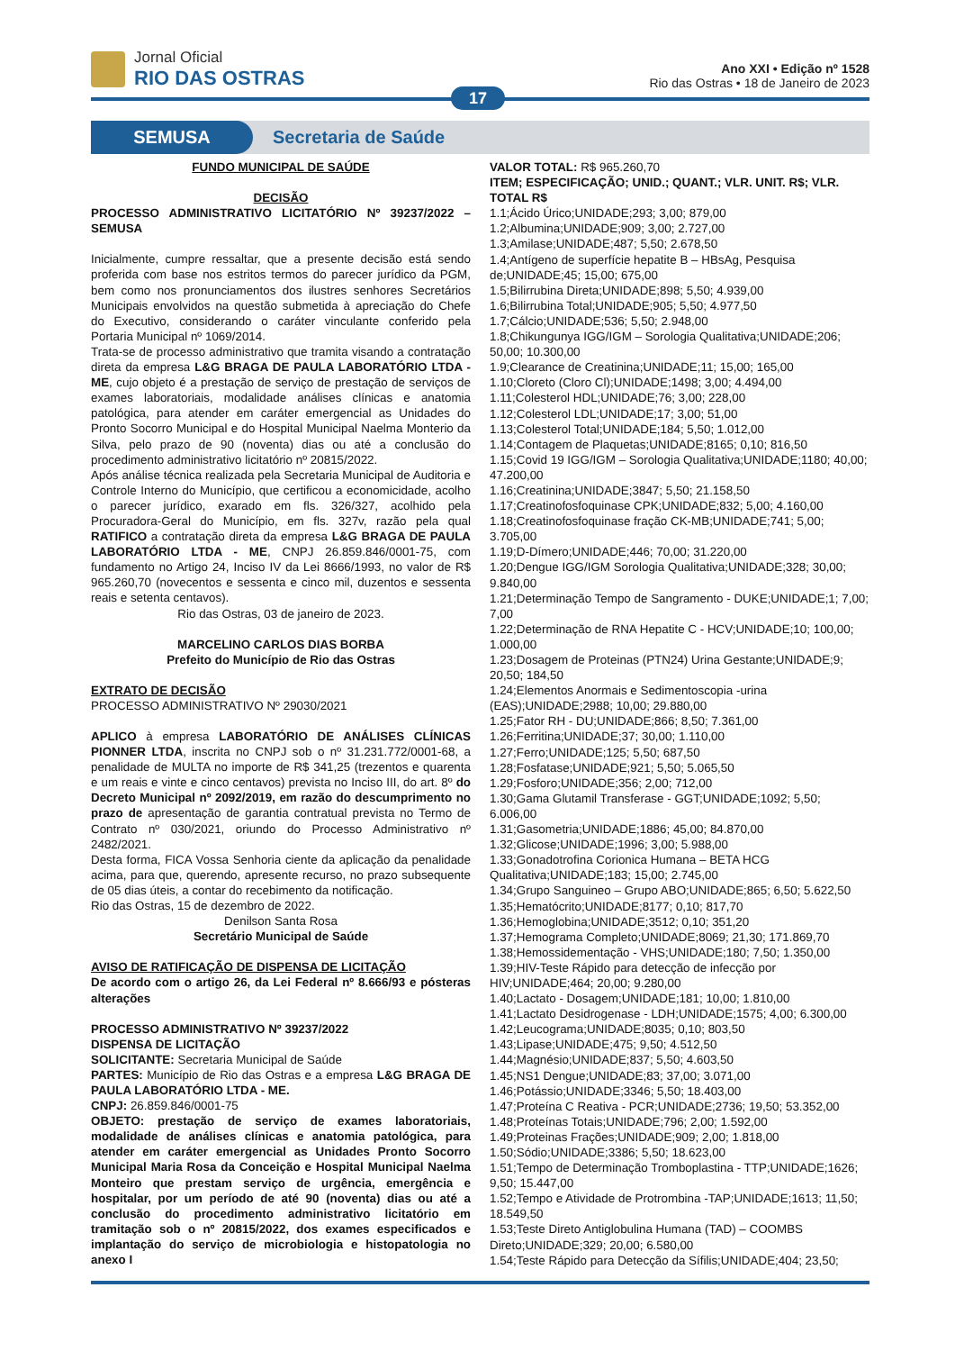Jornal Oficial
RIO DAS OSTRAS
Ano XXI • Edição nº 1528
Rio das Ostras • 18 de Janeiro de 2023
17
SEMUSA
Secretaria de Saúde
FUNDO MUNICIPAL DE SAÚDE
DECISÃO
PROCESSO ADMINISTRATIVO LICITATÓRIO Nº 39237/2022 – SEMUSA
Inicialmente, cumpre ressaltar, que a presente decisão está sendo proferida com base nos estritos termos do parecer jurídico da PGM, bem como nos pronunciamentos dos ilustres senhores Secretários Municipais envolvidos na questão submetida à apreciação do Chefe do Executivo, considerando o caráter vinculante conferido pela Portaria Municipal nº 1069/2014.
Trata-se de processo administrativo que tramita visando a contratação direta da empresa L&G BRAGA DE PAULA LABORATÓRIO LTDA - ME, cujo objeto é a prestação de serviço de prestação de serviços de exames laboratoriais, modalidade análises clínicas e anatomia patológica, para atender em caráter emergencial as Unidades do Pronto Socorro Municipal e do Hospital Municipal Naelma Monterio da Silva, pelo prazo de 90 (noventa) dias ou até a conclusão do procedimento administrativo licitatório nº 20815/2022.
Após análise técnica realizada pela Secretaria Municipal de Auditoria e Controle Interno do Município, que certificou a economicidade, acolho o parecer jurídico, exarado em fls. 326/327, acolhido pela Procuradora-Geral do Município, em fls. 327v, razão pela qual RATIFICO a contratação direta da empresa L&G BRAGA DE PAULA LABORATÓRIO LTDA - ME, CNPJ 26.859.846/0001-75, com fundamento no Artigo 24, Inciso IV da Lei 8666/1993, no valor de R$ 965.260,70 (novecentos e sessenta e cinco mil, duzentos e sessenta reais e setenta centavos).
Rio das Ostras, 03 de janeiro de 2023.
MARCELINO CARLOS DIAS BORBA
Prefeito do Município de Rio das Ostras
EXTRATO DE DECISÃO
PROCESSO ADMINISTRATIVO Nº 29030/2021
APLICO à empresa LABORATÓRIO DE ANÁLISES CLÍNICAS PIONNER LTDA, inscrita no CNPJ sob o nº 31.231.772/0001-68, a penalidade de MULTA no importe de R$ 341,25 (trezentos e quarenta e um reais e vinte e cinco centavos) prevista no Inciso III, do art. 8º do Decreto Municipal nº 2092/2019, em razão do descumprimento no prazo de apresentação de garantia contratual prevista no Termo de Contrato nº 030/2021, oriundo do Processo Administrativo nº 2482/2021.
Desta forma, FICA Vossa Senhoria ciente da aplicação da penalidade acima, para que, querendo, apresente recurso, no prazo subsequente de 05 dias úteis, a contar do recebimento da notificação.
Rio das Ostras, 15 de dezembro de 2022.
Denilson Santa Rosa
Secretário Municipal de Saúde
AVISO DE RATIFICAÇÃO DE DISPENSA DE LICITAÇÃO
De acordo com o artigo 26, da Lei Federal nº 8.666/93 e pósteras alterações
PROCESSO ADMINISTRATIVO Nº 39237/2022
DISPENSA DE LICITAÇÃO
SOLICITANTE: Secretaria Municipal de Saúde
PARTES: Município de Rio das Ostras e a empresa L&G BRAGA DE PAULA LABORATÓRIO LTDA - ME.
CNPJ: 26.859.846/0001-75
OBJETO: prestação de serviço de exames laboratoriais, modalidade de análises clínicas e anatomia patológica, para atender em caráter emergencial as Unidades Pronto Socorro Municipal Maria Rosa da Conceição e Hospital Municipal Naelma Monteiro que prestam serviço de urgência, emergência e hospitalar, por um período de até 90 (noventa) dias ou até a conclusão do procedimento administrativo licitatório em tramitação sob o nº 20815/2022, dos exames especificados e implantação do serviço de microbiologia e histopatologia no anexo I
VALOR TOTAL: R$ 965.260,70
ITEM; ESPECIFICAÇÃO; UNID.; QUANT.; VLR. UNIT. R$; VLR. TOTAL R$
1.1;Ácido Úrico;UNIDADE;293; 3,00; 879,00
1.2;Albumina;UNIDADE;909; 3,00; 2.727,00
1.3;Amilase;UNIDADE;487; 5,50; 2.678,50
1.4;Antígeno de superfície hepatite B – HBsAg, Pesquisa de;UNIDADE;45; 15,00; 675,00
1.5;Bilirrubina Direta;UNIDADE;898; 5,50; 4.939,00
1.6;Bilirrubina Total;UNIDADE;905; 5,50; 4.977,50
1.7;Cálcio;UNIDADE;536; 5,50; 2.948,00
1.8;Chikungunya IGG/IGM – Sorologia Qualitativa;UNIDADE;206; 50,00; 10.300,00
1.9;Clearance de Creatinina;UNIDADE;11; 15,00; 165,00
1.10;Cloreto (Cloro Cl);UNIDADE;1498; 3,00; 4.494,00
1.11;Colesterol HDL;UNIDADE;76; 3,00; 228,00
1.12;Colesterol LDL;UNIDADE;17; 3,00; 51,00
1.13;Colesterol Total;UNIDADE;184; 5,50; 1.012,00
1.14;Contagem de Plaquetas;UNIDADE;8165; 0,10; 816,50
1.15;Covid 19 IGG/IGM – Sorologia Qualitativa;UNIDADE;1180; 40,00; 47.200,00
1.16;Creatinina;UNIDADE;3847; 5,50; 21.158,50
1.17;Creatinofosfoquinase CPK;UNIDADE;832; 5,00; 4.160,00
1.18;Creatinofosfoquinase fração CK-MB;UNIDADE;741; 5,00; 3.705,00
1.19;D-Dímero;UNIDADE;446; 70,00; 31.220,00
1.20;Dengue IGG/IGM Sorologia Qualitativa;UNIDADE;328; 30,00; 9.840,00
1.21;Determinação Tempo de Sangramento - DUKE;UNIDADE;1; 7,00; 7,00
1.22;Determinação de RNA Hepatite C - HCV;UNIDADE;10; 100,00; 1.000,00
1.23;Dosagem de Proteinas (PTN24) Urina Gestante;UNIDADE;9; 20,50; 184,50
1.24;Elementos Anormais e Sedimentoscopia -urina (EAS);UNIDADE;2988; 10,00; 29.880,00
1.25;Fator RH - DU;UNIDADE;866; 8,50; 7.361,00
1.26;Ferritina;UNIDADE;37; 30,00; 1.110,00
1.27;Ferro;UNIDADE;125; 5,50; 687,50
1.28;Fosfatase;UNIDADE;921; 5,50; 5.065,50
1.29;Fosforo;UNIDADE;356; 2,00; 712,00
1.30;Gama Glutamil Transferase - GGT;UNIDADE;1092; 5,50; 6.006,00
1.31;Gasometria;UNIDADE;1886; 45,00; 84.870,00
1.32;Glicose;UNIDADE;1996; 3,00; 5.988,00
1.33;Gonadotrofina Corionica Humana – BETA HCG Qualitativa;UNIDADE;183; 15,00; 2.745,00
1.34;Grupo Sanguineo – Grupo ABO;UNIDADE;865; 6,50; 5.622,50
1.35;Hematócrito;UNIDADE;8177; 0,10; 817,70
1.36;Hemoglobina;UNIDADE;3512; 0,10; 351,20
1.37;Hemograma Completo;UNIDADE;8069; 21,30; 171.869,70
1.38;Hemossidementação - VHS;UNIDADE;180; 7,50; 1.350,00
1.39;HIV-Teste Rápido para detecção de infecção por HIV;UNIDADE;464; 20,00; 9.280,00
1.40;Lactato - Dosagem;UNIDADE;181; 10,00; 1.810,00
1.41;Lactato Desidrogenase - LDH;UNIDADE;1575; 4,00; 6.300,00
1.42;Leucograma;UNIDADE;8035; 0,10; 803,50
1.43;Lipase;UNIDADE;475; 9,50; 4.512,50
1.44;Magnésio;UNIDADE;837; 5,50; 4.603,50
1.45;NS1 Dengue;UNIDADE;83; 37,00; 3.071,00
1.46;Potássio;UNIDADE;3346; 5,50; 18.403,00
1.47;Proteína C Reativa - PCR;UNIDADE;2736; 19,50; 53.352,00
1.48;Proteínas Totais;UNIDADE;796; 2,00; 1.592,00
1.49;Proteinas Frações;UNIDADE;909; 2,00; 1.818,00
1.50;Sódio;UNIDADE;3386; 5,50; 18.623,00
1.51;Tempo de Determinação Tromboplastina - TTP;UNIDADE;1626; 9,50; 15.447,00
1.52;Tempo e Atividade de Protrombina -TAP;UNIDADE;1613; 11,50; 18.549,50
1.53;Teste Direto Antiglobulina Humana (TAD) – COOMBS Direto;UNIDADE;329; 20,00; 6.580,00
1.54;Teste Rápido para Detecção da Sífilis;UNIDADE;404; 23,50;